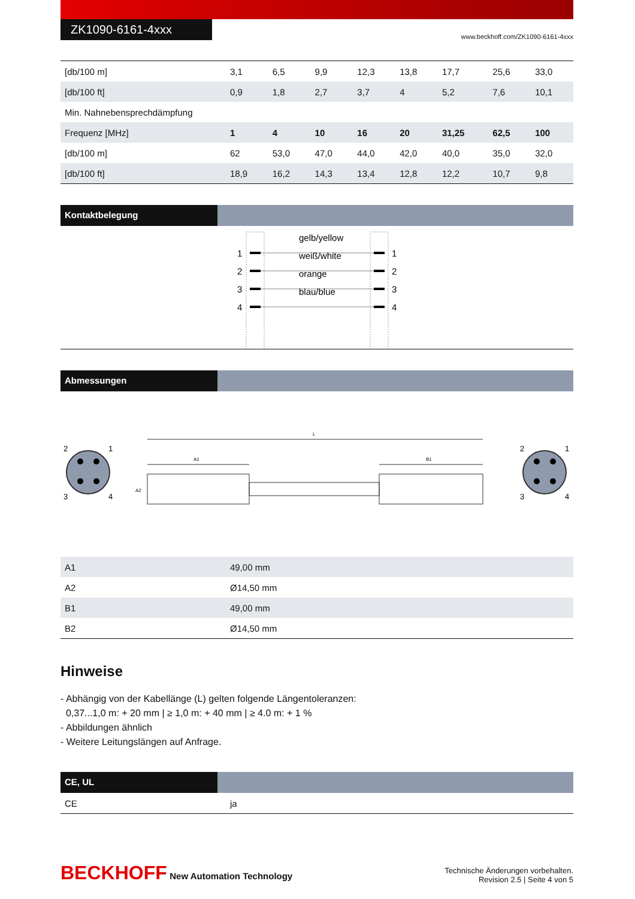ZK1090-6161-4xxx
www.beckhoff.com/ZK1090-6161-4xxx
| [db/100 m] | 3,1 | 6,5 | 9,9 | 12,3 | 13,8 | 17,7 | 25,6 | 33,0 |
| [db/100 ft] | 0,9 | 1,8 | 2,7 | 3,7 | 4 | 5,2 | 7,6 | 10,1 |
| Min. Nahnebensprechdämpfung | | | | | | | | |
| Frequenz [MHz] | 1 | 4 | 10 | 16 | 20 | 31,25 | 62,5 | 100 |
| [db/100 m] | 62 | 53,0 | 47,0 | 44,0 | 42,0 | 40,0 | 35,0 | 32,0 |
| [db/100 ft] | 18,9 | 16,2 | 14,3 | 13,4 | 12,8 | 12,2 | 10,7 | 9,8 |
Kontaktbelegung
1
2
3
4
1
2
3
4
gelb/yellow
weiß/white
orange
blau/blue
Abmessungen
2
1
3
4
2
1
3
4
L
A1
B1
A2
| A1 | 49,00 mm |
| A2 | Ø14,50 mm |
| B1 | 49,00 mm |
| B2 | Ø14,50 mm |
Hinweise
- Abhängig von der Kabellänge (L) gelten folgende Längentoleranzen:
0,37...1,0 m: + 20 mm | ≥ 1,0 m: + 40 mm | ≥ 4.0 m: + 1 %
- Abbildungen ähnlich
- Weitere Leitungslängen auf Anfrage.
CE, UL
| CE | ja |
BECKHOFF New Automation Technology
Technische Änderungen vorbehalten.
Revision 2.5 | Seite 4 von 5